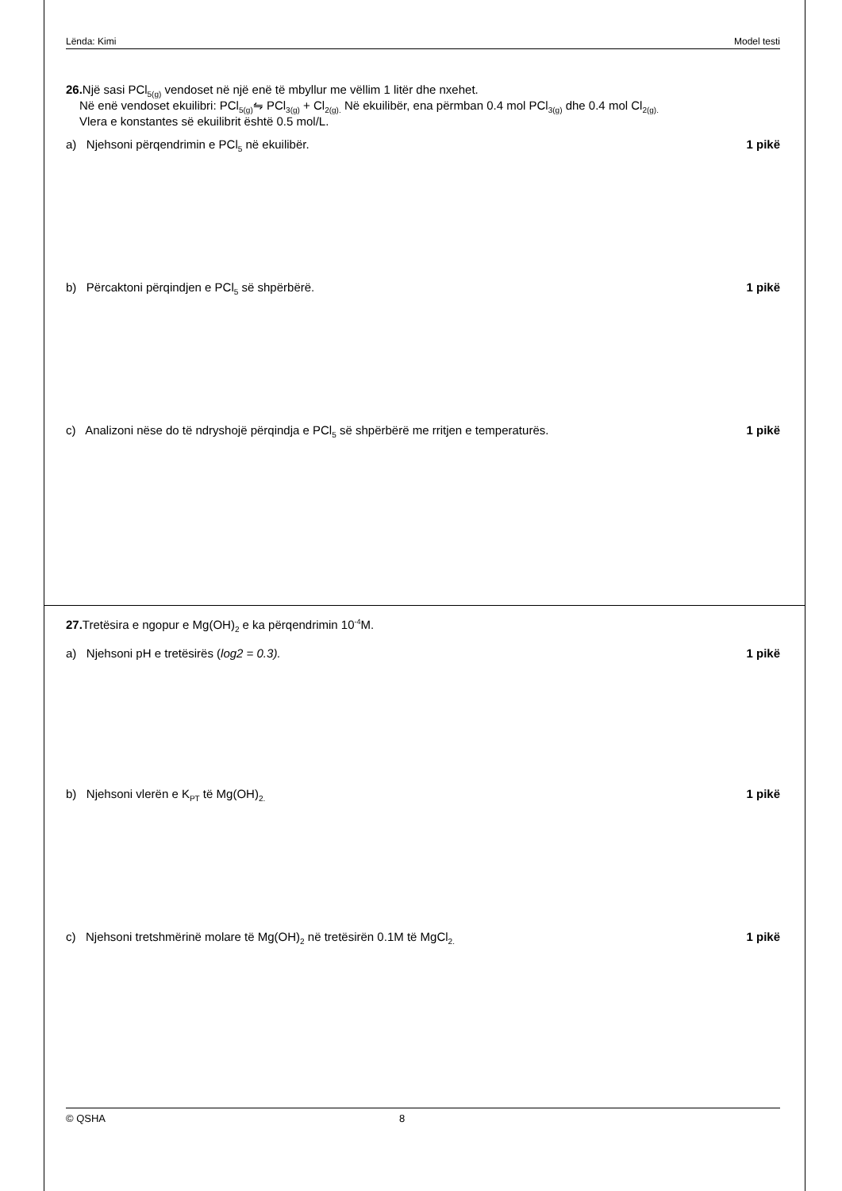Lënda: Kimi Model testi
26. Një sasi PCl<sub>5(g)</sub> vendoset në një enë të mbyllur me vëllim 1 litër dhe nxehet.
Në enë vendoset ekuilibri: PCl<sub>5(g)</sub>⇋ PCl<sub>3(g)</sub> + Cl<sub>2(g).</sub> Në ekuilibër, ena përmban 0.4 mol PCl<sub>3(g)</sub> dhe 0.4 mol Cl<sub>2(g).</sub>
Vlera e konstantes së ekuilibrit është 0.5 mol/L.
a) Njehsoni përqendrimin e PCl<sub>5</sub> në ekuilibër. 1 pikë
b) Përcaktoni përqindjen e PCl<sub>5</sub> së shpërbërë. 1 pikë
c) Analizoni nëse do të ndryshojë përqindja e PCl<sub>5</sub> së shpërbërë me rritjen e temperaturës. 1 pikë
27. Tretësira e ngopur e Mg(OH)<sub>2</sub> e ka përqendrimin 10<sup>-4</sup>M.
a) Njehsoni pH e tretësirës (log2 = 0.3). 1 pikë
b) Njehsoni vlerën e K<sub>PT</sub> të Mg(OH)<sub>2.</sub> 1 pikë
c) Njehsoni tretshmërinë molare të Mg(OH)<sub>2</sub> në tretësirën 0.1M të MgCl<sub>2.</sub> 1 pikë
© QSHA 8